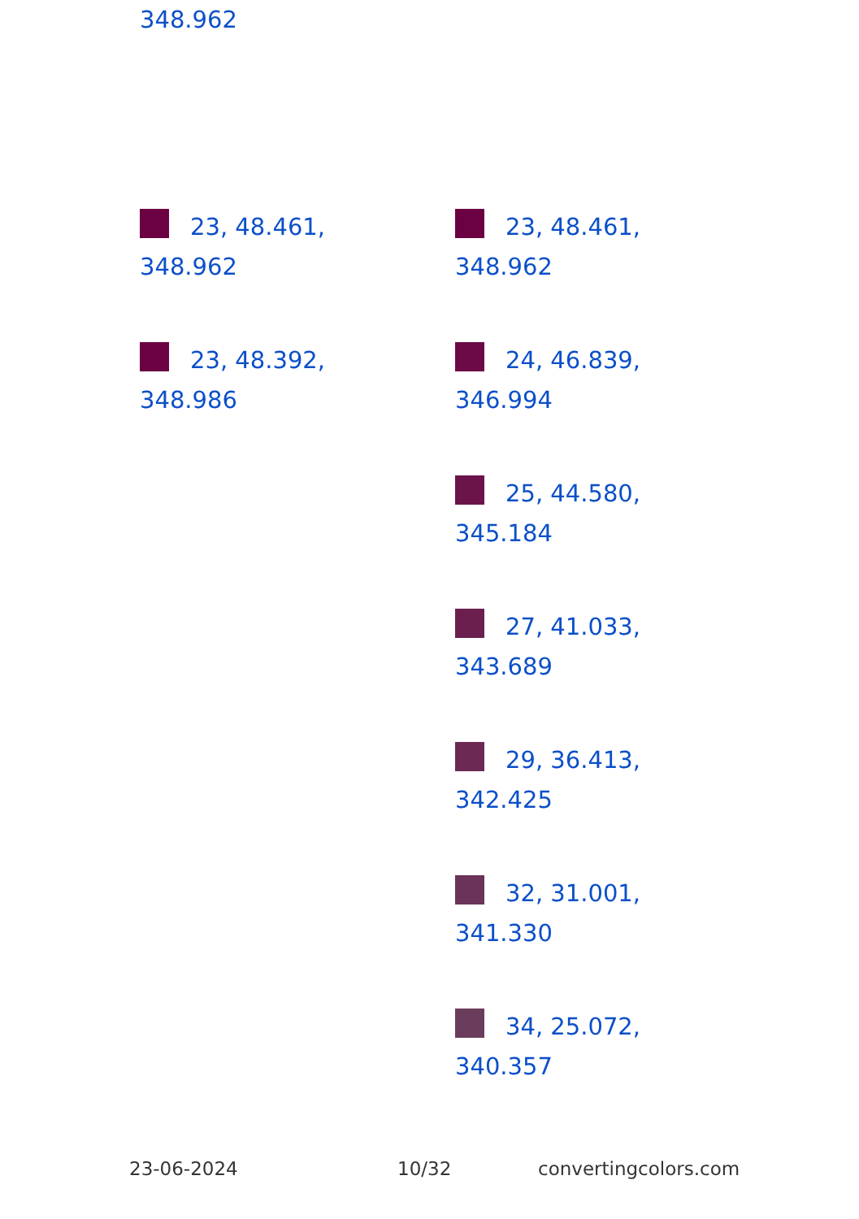348.962
23, 48.461, 348.962
23, 48.392, 348.986
23, 48.461, 348.962
24, 46.839, 346.994
25, 44.580, 345.184
27, 41.033, 343.689
29, 36.413, 342.425
32, 31.001, 341.330
34, 25.072, 340.357
23-06-2024 10/32 convertingcolors.com